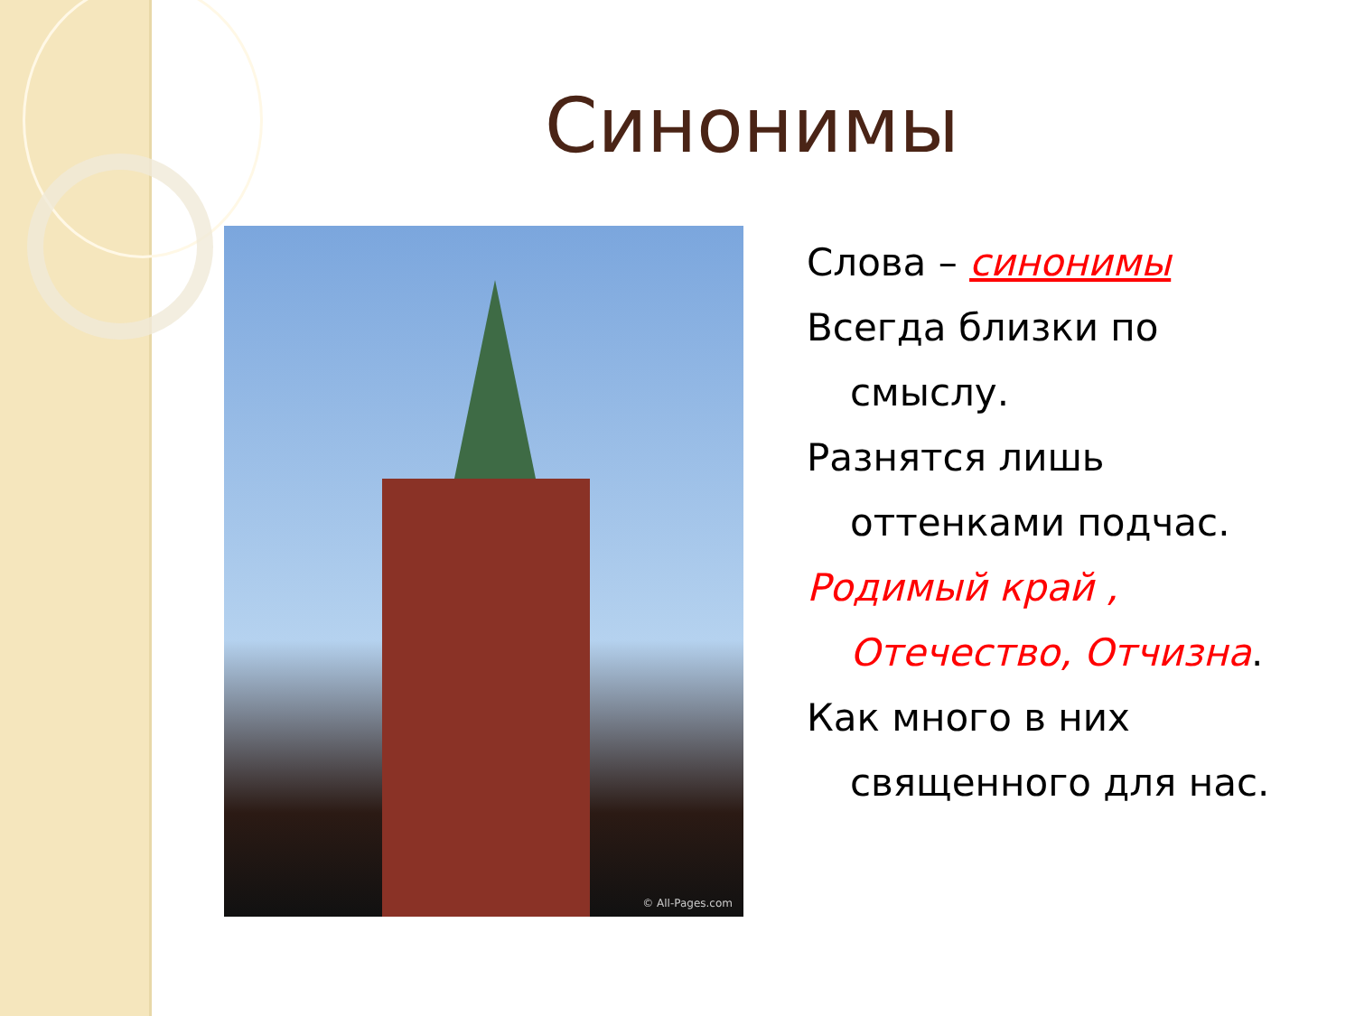Синонимы
© All-Pages.com
Слова – синонимы
Всегда близки по смыслу.
Разнятся лишь оттенками подчас.
Родимый край , Отечество, Отчизна.
Как много в них священного для нас.